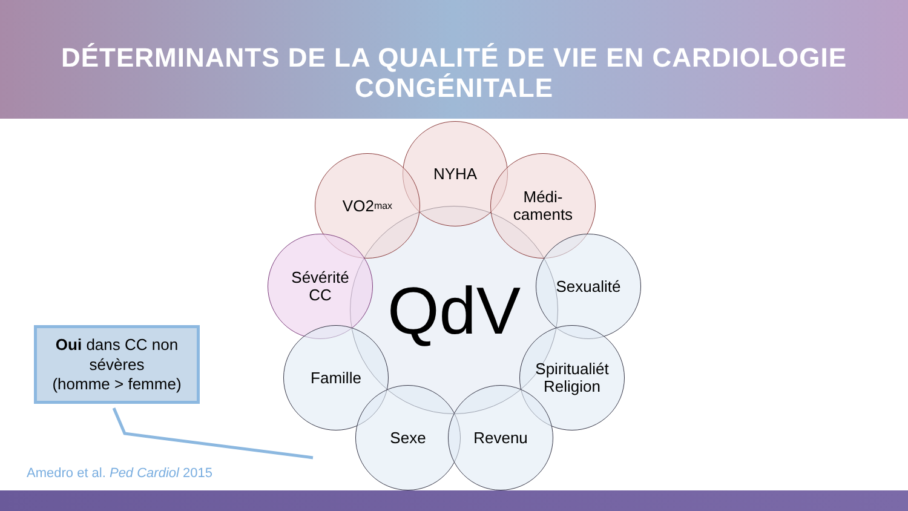DÉTERMINANTS DE LA QUALITÉ DE VIE EN CARDIOLOGIE CONGÉNITALE
QdV
NYHA
VO2<sub>max</sub>
Médi-
caments
Sévérité
CC
Sexualité
Famille
Spiritualiét
Religion
Sexe Revenu
Oui dans CC non
sévères
(homme > femme)
Amedro et al. Ped Cardiol 2015